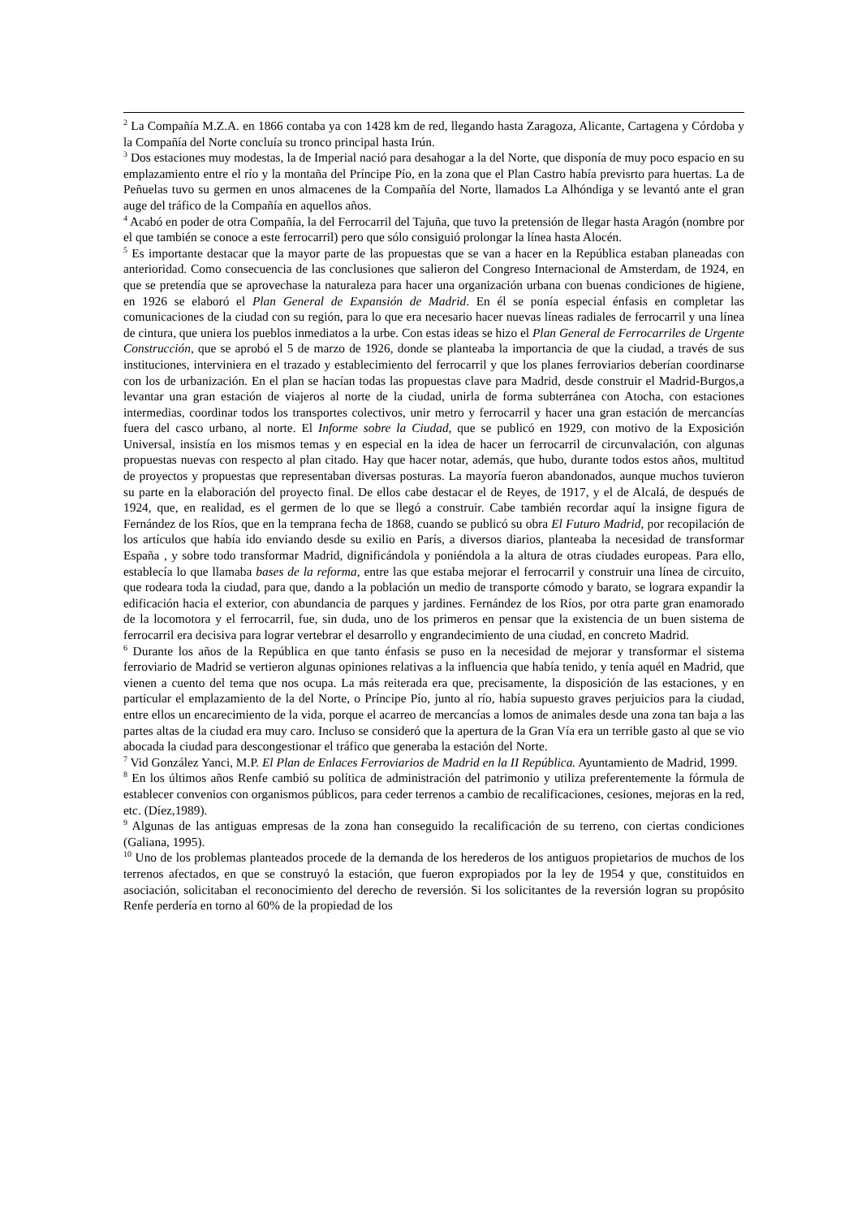<sup>2</sup> La Compañía M.Z.A. en 1866 contaba ya con 1428 km de red, llegando hasta Zaragoza, Alicante, Cartagena y Córdoba y la Compañía del Norte concluía su tronco principal hasta Irún.
<sup>3</sup> Dos estaciones muy modestas, la de Imperial nació para desahogar a la del Norte, que disponía de muy poco espacio en su emplazamiento entre el río y la montaña del Príncipe Pío, en la zona que el Plan Castro había previsrto para huertas. La de Peñuelas tuvo su germen en unos almacenes de la Compañía del Norte, llamados La Alhóndiga y se levantó ante el gran auge del tráfico de la Compañía en aquellos años.
<sup>4</sup> Acabó en poder de otra Compañía, la del Ferrocarril del Tajuña, que tuvo la pretensión de llegar hasta Aragón (nombre por el que también se conoce a este ferrocarril) pero que sólo consiguió prolongar la línea hasta Alocén.
<sup>5</sup> Es importante destacar que la mayor parte de las propuestas que se van a hacer en la República estaban planeadas con anterioridad. Como consecuencia de las conclusiones que salieron del Congreso Internacional de Amsterdam, de 1924, en que se pretendía que se aprovechase la naturaleza para hacer una organización urbana con buenas condiciones de higiene, en 1926 se elaboró el Plan General de Expansión de Madrid. En él se ponía especial énfasis en completar las comunicaciones de la ciudad con su región, para lo que era necesario hacer nuevas líneas radiales de ferrocarril y una línea de cintura, que uniera los pueblos inmediatos a la urbe. Con estas ideas se hizo el Plan General de Ferrocarriles de Urgente Construcción, que se aprobó el 5 de marzo de 1926, donde se planteaba la importancia de que la ciudad, a través de sus instituciones, interviniera en el trazado y establecimiento del ferrocarril y que los planes ferroviarios deberían coordinarse con los de urbanización. En el plan se hacían todas las propuestas clave para Madrid, desde construir el Madrid-Burgos,a levantar una gran estación de viajeros al norte de la ciudad, unirla de forma subterránea con Atocha, con estaciones intermedias, coordinar todos los transportes colectivos, unir metro y ferrocarril y hacer una gran estación de mercancías fuera del casco urbano, al norte. El Informe sobre la Ciudad, que se publicó en 1929, con motivo de la Exposición Universal, insistía en los mismos temas y en especial en la idea de hacer un ferrocarril de circunvalación, con algunas propuestas nuevas con respecto al plan citado. Hay que hacer notar, además, que hubo, durante todos estos años, multitud de proyectos y propuestas que representaban diversas posturas. La mayoría fueron abandonados, aunque muchos tuvieron su parte en la elaboración del proyecto final. De ellos cabe destacar el de Reyes, de 1917, y el de Alcalá, de después de 1924, que, en realidad, es el germen de lo que se llegó a construir. Cabe también recordar aquí la insigne figura de Fernández de los Ríos, que en la temprana fecha de 1868, cuando se publicó su obra El Futuro Madrid, por recopilación de los artículos que había ido enviando desde su exilio en París, a diversos diarios, planteaba la necesidad de transformar España , y sobre todo transformar Madrid, dignificándola y poniéndola a la altura de otras ciudades europeas. Para ello, establecía lo que llamaba bases de la reforma, entre las que estaba mejorar el ferrocarril y construir una línea de circuito, que rodeara toda la ciudad, para que, dando a la población un medio de transporte cómodo y barato, se lograra expandir la edificación hacia el exterior, con abundancia de parques y jardines. Fernández de los Ríos, por otra parte gran enamorado de la locomotora y el ferrocarril, fue, sin duda, uno de los primeros en pensar que la existencia de un buen sistema de ferrocarril era decisiva para lograr vertebrar el desarrollo y engrandecimiento de una ciudad, en concreto Madrid.
<sup>6</sup> Durante los años de la República en que tanto énfasis se puso en la necesidad de mejorar y transformar el sistema ferroviario de Madrid se vertieron algunas opiniones relativas a la influencia que había tenido, y tenía aquél en Madrid, que vienen a cuento del tema que nos ocupa. La más reiterada era que, precisamente, la disposición de las estaciones, y en particular el emplazamiento de la del Norte, o Príncipe Pío, junto al río, había supuesto graves perjuicios para la ciudad, entre ellos un encarecimiento de la vida, porque el acarreo de mercancías a lomos de animales desde una zona tan baja a las partes altas de la ciudad era muy caro. Incluso se consideró que la apertura de la Gran Vía era un terrible gasto al que se vio abocada la ciudad para descongestionar el tráfico que generaba la estación del Norte.
<sup>7</sup> Vid González Yanci, M.P. El Plan de Enlaces Ferroviarios de Madrid en la II República. Ayuntamiento de Madrid, 1999.
<sup>8</sup> En los últimos años Renfe cambió su política de administración del patrimonio y utiliza preferentemente la fórmula de establecer convenios con organismos públicos, para ceder terrenos a cambio de recalificaciones, cesiones, mejoras en la red, etc. (Díez,1989).
<sup>9</sup> Algunas de las antiguas empresas de la zona han conseguido la recalificación de su terreno, con ciertas condiciones (Galiana, 1995).
<sup>10</sup> Uno de los problemas planteados procede de la demanda de los herederos de los antiguos propietarios de muchos de los terrenos afectados, en que se construyó la estación, que fueron expropiados por la ley de 1954 y que, constituidos en asociación, solicitaban el reconocimiento del derecho de reversión. Si los solicitantes de la reversión logran su propósito Renfe perdería en torno al 60% de la propiedad de los